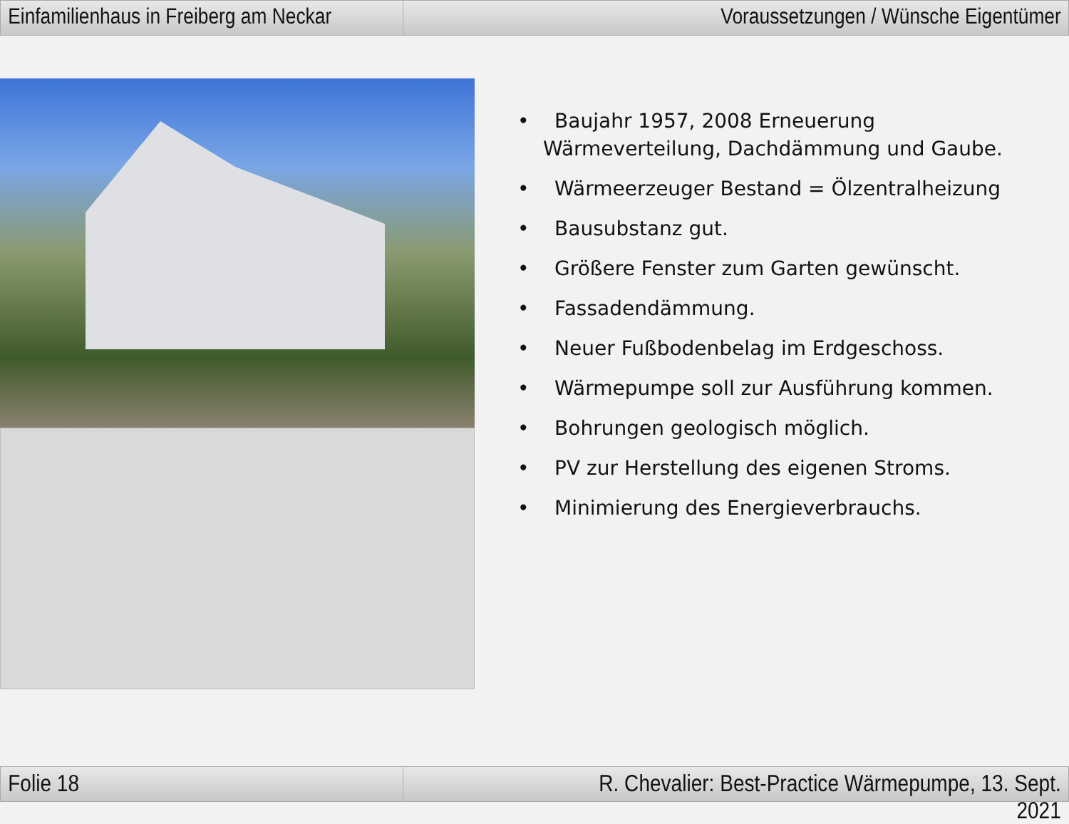Einfamilienhaus in Freiberg am Neckar
Voraussetzungen / Wünsche Eigentümer
• Baujahr 1957, 2008 Erneuerung Wärmeverteilung, Dachdämmung und Gaube.
• Wärmeerzeuger Bestand = Ölzentralheizung
• Bausubstanz gut.
• Größere Fenster zum Garten gewünscht.
• Fassadendämmung.
• Neuer Fußbodenbelag im Erdgeschoss.
• Wärmepumpe soll zur Ausführung kommen.
• Bohrungen geologisch möglich.
• PV zur Herstellung des eigenen Stroms.
• Minimierung des Energieverbrauchs.
Folie 18 R. Chevalier: Best-Practice Wärmepumpe, 13. Sept. 2021